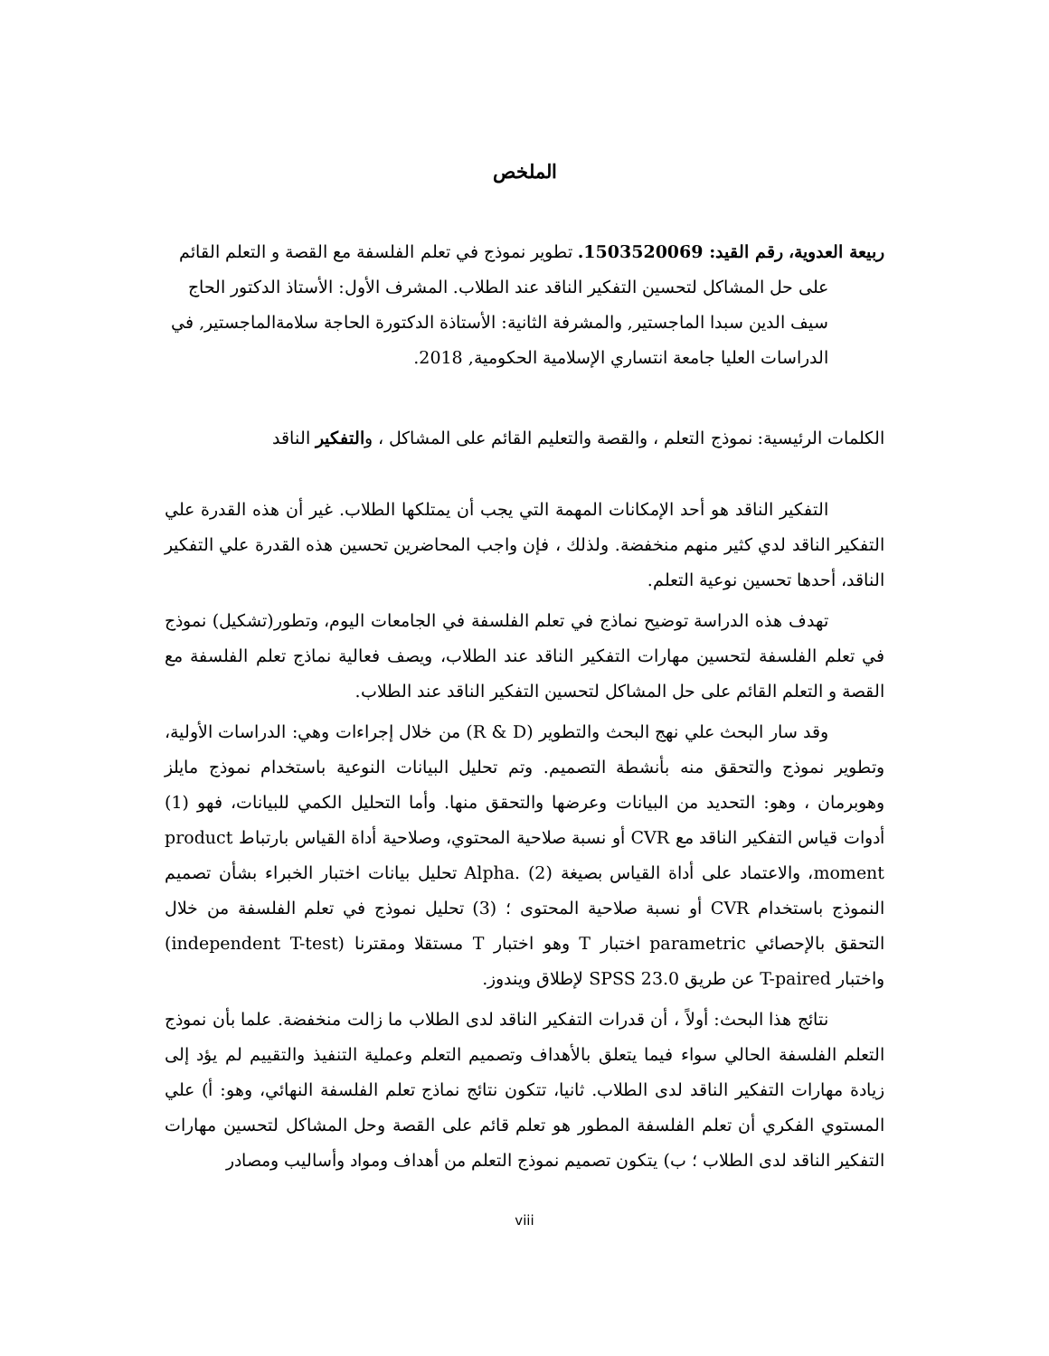الملخص
ربيعة العدوية، رقم القيد: 1503520069. تطوير نموذج في تعلم الفلسفة مع القصة و التعلم القائم على حل المشاكل لتحسين التفكير الناقد عند الطلاب. المشرف الأول: الأستاذ الدكتور الحاج سيف الدين سبدا الماجستير, والمشرفة الثانية: الأستاذة الدكتورة الحاجة سلامةالماجستير, في الدراسات العليا جامعة انتساري الإسلامية الحكومية, 2018.
الكلمات الرئيسية: نموذج التعلم ، والقصة والتعليم القائم على المشاكل ، والتفكير الناقد
التفكير الناقد هو أحد الإمكانات المهمة التي يجب أن يمتلكها الطلاب. غير أن هذه القدرة علي التفكير الناقد لدي كثير منهم منخفضة. ولذلك ، فإن واجب المحاضرين تحسين هذه القدرة علي التفكير الناقد، أحدها تحسين نوعية التعلم.
تهدف هذه الدراسة توضيح نماذج في تعلم الفلسفة في الجامعات اليوم، وتطور(تشكيل) نموذج في تعلم الفلسفة لتحسين مهارات التفكير الناقد عند الطلاب، ويصف فعالية نماذج تعلم الفلسفة مع القصة و التعلم القائم على حل المشاكل لتحسين التفكير الناقد عند الطلاب.
وقد سار البحث علي نهج البحث والتطوير (R & D) من خلال إجراءات وهي: الدراسات الأولية، وتطوير نموذج والتحقق منه بأنشطة التصميم. وتم تحليل البيانات النوعية باستخدام نموذج مايلز وهوبرمان ، وهو: التحديد من البيانات وعرضها والتحقق منها. وأما التحليل الكمي للبيانات، فهو (1) أدوات قياس التفكير الناقد مع CVR أو نسبة صلاحية المحتوي، وصلاحية أداة القياس بارتباط product moment، والاعتماد على أداة القياس بصيغة Alpha. (2) تحليل بيانات اختبار الخبراء بشأن تصميم النموذج باستخدام CVR أو نسبة صلاحية المحتوى ؛ (3) تحليل نموذج في تعلم الفلسفة من خلال التحقق بالإحصائي parametric اختبار T وهو اختبار T مستقلا ومقترنا (independent T-test) واختبار T-paired عن طريق SPSS 23.0 لإطلاق ويندوز.
نتائج هذا البحث: أولاً ، أن قدرات التفكير الناقد لدى الطلاب ما زالت منخفضة. علما بأن نموذج التعلم الفلسفة الحالي سواء فيما يتعلق بالأهداف وتصميم التعلم وعملية التنفيذ والتقييم لم يؤد إلى زيادة مهارات التفكير الناقد لدى الطلاب. ثانيا، تتكون نتائج نماذج تعلم الفلسفة النهائي، وهو: أ) علي المستوي الفكري أن تعلم الفلسفة المطور هو تعلم قائم على القصة وحل المشاكل لتحسين مهارات التفكير الناقد لدى الطلاب ؛ ب) يتكون تصميم نموذج التعلم من أهداف ومواد وأساليب ومصادر
viii